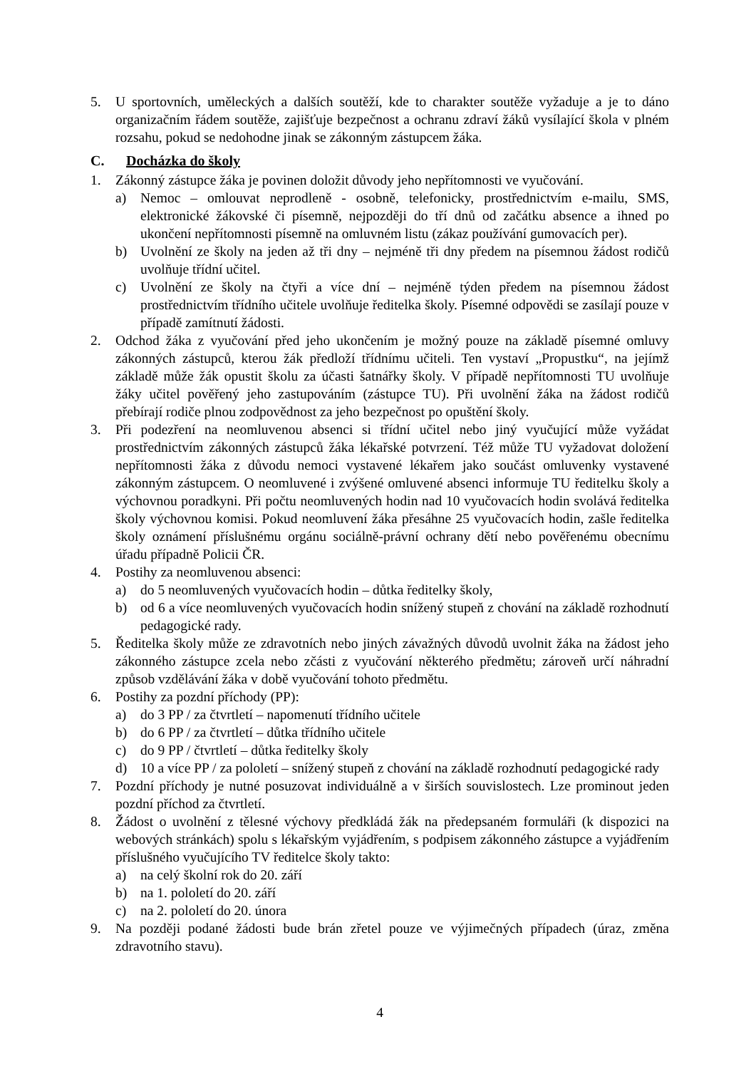5. U sportovních, uměleckých a dalších soutěží, kde to charakter soutěže vyžaduje a je to dáno organizačním řádem soutěže, zajišťuje bezpečnost a ochranu zdraví žáků vysílající škola v plném rozsahu, pokud se nedohodne jinak se zákonným zástupcem žáka.
C. Docházka do školy
1. Zákonný zástupce žáka je povinen doložit důvody jeho nepřítomnosti ve vyučování.
a) Nemoc – omlouvat neprodleně - osobně, telefonicky, prostřednictvím e-mailu, SMS, elektronické žákovské či písemně, nejpozději do tří dnů od začátku absence a ihned po ukončení nepřítomnosti písemně na omluvném listu (zákaz používání gumovacích per).
b) Uvolnění ze školy na jeden až tři dny – nejméně tři dny předem na písemnou žádost rodičů uvolňuje třídní učitel.
c) Uvolnění ze školy na čtyři a více dní – nejméně týden předem na písemnou žádost prostřednictvím třídního učitele uvolňuje ředitelka školy. Písemné odpovědi se zasílají pouze v případě zamítnutí žádosti.
2. Odchod žáka z vyučování před jeho ukončením je možný pouze na základě písemné omluvy zákonných zástupců, kterou žák předloží třídnímu učiteli. Ten vystaví „Propustku“, na jejímž základě může žák opustit školu za účasti šatnářky školy. V případě nepřítomnosti TU uvolňuje žáky učitel pověřený jeho zastupováním (zástupce TU). Při uvolnění žáka na žádost rodičů přebírají rodiče plnou zodpovědnost za jeho bezpečnost po opuštění školy.
3. Při podezření na neomluvenou absenci si třídní učitel nebo jiný vyučující může vyžádat prostřednictvím zákonných zástupců žáka lékařské potvrzení. Též může TU vyžadovat doložení nepřítomnosti žáka z důvodu nemoci vystavené lékařem jako součást omluvenky vystavené zákonným zástupcem. O neomluvené i zvýšené omluvené absenci informuje TU ředitelku školy a výchovnou poradkyni. Při počtu neomluvených hodin nad 10 vyučovacích hodin svolává ředitelka školy výchovnou komisi. Pokud neomluvení žáka přesáhne 25 vyučovacích hodin, zašle ředitelka školy oznámení příslušnému orgánu sociálně-právní ochrany dětí nebo pověřenému obecnímu úřadu případně Policii ČR.
4. Postihy za neomluvenou absenci:
a) do 5 neomluvených vyučovacích hodin – důtka ředitelky školy,
b) od 6 a více neomluvených vyučovacích hodin snížený stupeň z chování na základě rozhodnutí pedagogické rady.
5. Ředitelka školy může ze zdravotních nebo jiných závažných důvodů uvolnit žáka na žádost jeho zákonného zástupce zcela nebo zčásti z vyučování některého předmětu; zároveň určí náhradní způsob vzdělávání žáka v době vyučování tohoto předmětu.
6. Postihy za pozdní příchody (PP):
a) do 3 PP / za čtvrtletí – napomenutí třídního učitele
b) do 6 PP / za čtvrtletí – důtka třídního učitele
c) do 9 PP / čtvrtletí – důtka ředitelky školy
d) 10 a více PP / za pololetí – snížený stupeň z chování na základě rozhodnutí pedagogické rady
7. Pozdní příchody je nutné posuzovat individuálně a v širších souvislostech. Lze prominout jeden pozdní příchod za čtvrtletí.
8. Žádost o uvolnění z tělesné výchovy předkládá žák na předepsaném formuláři (k dispozici na webových stránkách) spolu s lékařským vyjádřením, s podpisem zákonného zástupce a vyjádřením příslušného vyučujícího TV ředitelce školy takto:
a) na celý školní rok do 20. září
b) na 1. pololetí do 20. září
c) na 2. pololetí do 20. února
9. Na později podané žádosti bude brán zřetel pouze ve výjimečných případech (úraz, změna zdravotního stavu).
4